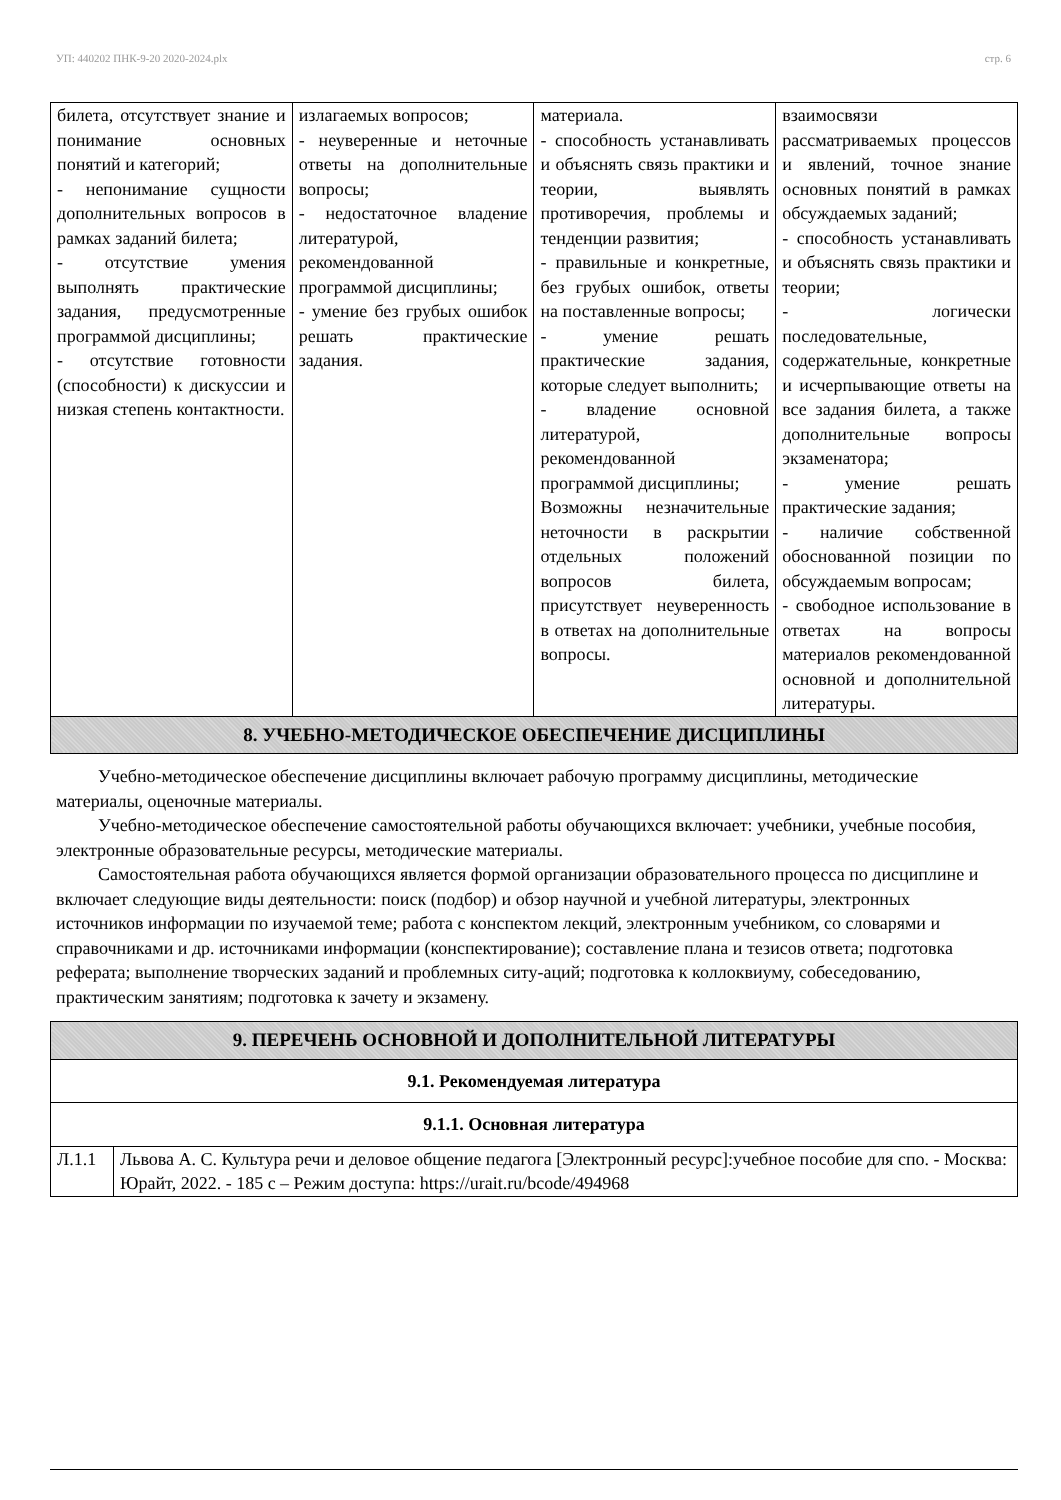УП: 440202 ПНК-9-20 2020-2024.plx стр. 6
| билета, отсутствует знание и понимание основных понятий и категорий; - непонимание сущности дополнительных вопросов в рамках заданий билета; - отсутствие умения выполнять практические задания, предусмотренные программой дисциплины; - отсутствие готовности (способности) к дискуссии и низкая степень контактности. | излагаемых вопросов; - неуверенные и неточные ответы на дополнительные вопросы; - недостаточное владение литературой, рекомендованной программой дисциплины; - умение без грубых ошибок решать практические задания. | материала. - способность устанавливать и объяснять связь практики и теории, выявлять противоречия, проблемы и тенденции развития; - правильные и конкретные, без грубых ошибок, ответы на поставленные вопросы; - умение решать практические задания, которые следует выполнить; - владение основной литературой, рекомендованной программой дисциплины; Возможны незначительные неточности в раскрытии отдельных положений вопросов билета, присутствует неуверенность в ответах на дополнительные вопросы. | взаимосвязи рассматриваемых процессов и явлений, точное знание основных понятий в рамках обсуждаемых заданий; - способность устанавливать и объяснять связь практики и теории; - логически последовательные, содержательные, конкретные и исчерпывающие ответы на все задания билета, а также дополнительные вопросы экзаменатора; - умение решать практические задания; - наличие собственной обоснованной позиции по обсуждаемым вопросам; - свободное использование в ответах на вопросы материалов рекомендованной основной и дополнительной литературы. |
| 8. УЧЕБНО-МЕТОДИЧЕСКОЕ ОБЕСПЕЧЕНИЕ ДИСЦИПЛИНЫ | | | |
Учебно-методическое обеспечение дисциплины включает рабочую программу дисциплины, методические материалы, оценочные материалы.
Учебно-методическое обеспечение самостоятельной работы обучающихся включает: учебники, учебные пособия, электронные образовательные ресурсы, методические материалы.
Самостоятельная работа обучающихся является формой организации образовательного процесса по дисциплине и включает следующие виды деятельности: поиск (подбор) и обзор научной и учебной литературы, электронных источников информации по изучаемой теме; работа с конспектом лекций, электронным учебником, со словарями и справочниками и др. источниками информации (конспектирование); составление плана и тезисов ответа; подготовка реферата; выполнение творческих заданий и проблемных ситу-аций; подготовка к коллоквиуму, собеседованию, практическим занятиям; подготовка к зачету и экзамену.
| 9. ПЕРЕЧЕНЬ ОСНОВНОЙ И ДОПОЛНИТЕЛЬНОЙ ЛИТЕРАТУРЫ | |
| 9.1. Рекомендуемая литература | |
| 9.1.1. Основная литература | |
| Л.1.1 | Львова А. С. Культура речи и деловое общение педагога [Электронный ресурс]:учебное пособие для спо. - Москва: Юрайт, 2022. - 185 с – Режим доступа: https://urait.ru/bcode/494968 |